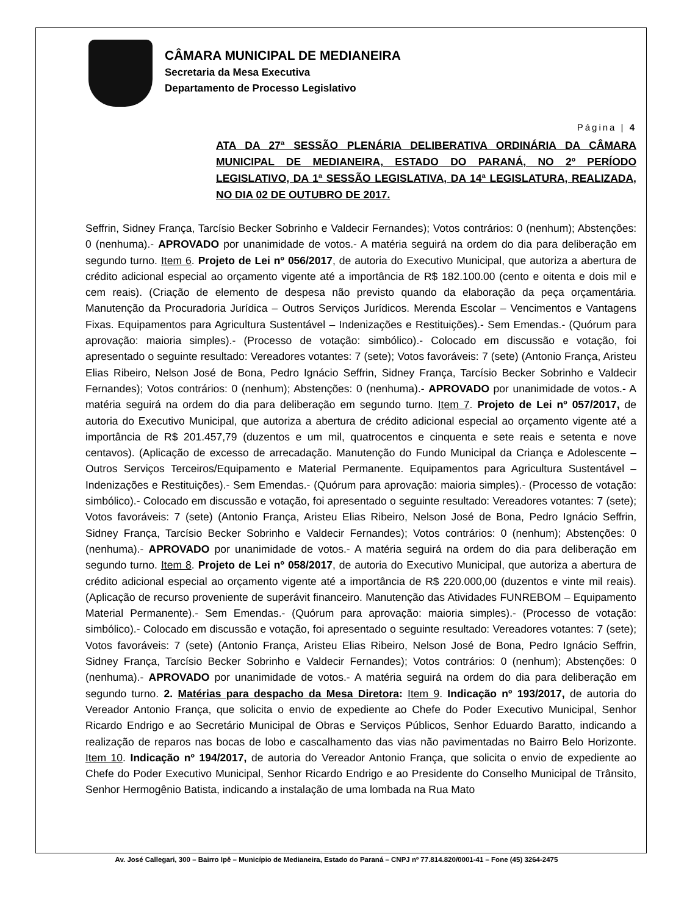CÂMARA MUNICIPAL DE MEDIANEIRA
Secretaria da Mesa Executiva
Departamento de Processo Legislativo
Página | 4
ATA DA 27ª SESSÃO PLENÁRIA DELIBERATIVA ORDINÁRIA DA CÂMARA MUNICIPAL DE MEDIANEIRA, ESTADO DO PARANÁ, NO 2º PERÍODO LEGISLATIVO, DA 1ª SESSÃO LEGISLATIVA, DA 14ª LEGISLATURA, REALIZADA, NO DIA 02 DE OUTUBRO DE 2017.
Seffrin, Sidney França, Tarcísio Becker Sobrinho e Valdecir Fernandes); Votos contrários: 0 (nenhum); Abstenções: 0 (nenhuma).- APROVADO por unanimidade de votos.- A matéria seguirá na ordem do dia para deliberação em segundo turno. Item 6. Projeto de Lei nº 056/2017, de autoria do Executivo Municipal, que autoriza a abertura de crédito adicional especial ao orçamento vigente até a importância de R$ 182.100.00 (cento e oitenta e dois mil e cem reais). (Criação de elemento de despesa não previsto quando da elaboração da peça orçamentária. Manutenção da Procuradoria Jurídica – Outros Serviços Jurídicos. Merenda Escolar – Vencimentos e Vantagens Fixas. Equipamentos para Agricultura Sustentável – Indenizações e Restituições).- Sem Emendas.- (Quórum para aprovação: maioria simples).- (Processo de votação: simbólico).- Colocado em discussão e votação, foi apresentado o seguinte resultado: Vereadores votantes: 7 (sete); Votos favoráveis: 7 (sete) (Antonio França, Aristeu Elias Ribeiro, Nelson José de Bona, Pedro Ignácio Seffrin, Sidney França, Tarcísio Becker Sobrinho e Valdecir Fernandes); Votos contrários: 0 (nenhum); Abstenções: 0 (nenhuma).- APROVADO por unanimidade de votos.- A matéria seguirá na ordem do dia para deliberação em segundo turno. Item 7. Projeto de Lei nº 057/2017, de autoria do Executivo Municipal, que autoriza a abertura de crédito adicional especial ao orçamento vigente até a importância de R$ 201.457,79 (duzentos e um mil, quatrocentos e cinquenta e sete reais e setenta e nove centavos). (Aplicação de excesso de arrecadação. Manutenção do Fundo Municipal da Criança e Adolescente – Outros Serviços Terceiros/Equipamento e Material Permanente. Equipamentos para Agricultura Sustentável – Indenizações e Restituições).- Sem Emendas.- (Quórum para aprovação: maioria simples).- (Processo de votação: simbólico).- Colocado em discussão e votação, foi apresentado o seguinte resultado: Vereadores votantes: 7 (sete); Votos favoráveis: 7 (sete) (Antonio França, Aristeu Elias Ribeiro, Nelson José de Bona, Pedro Ignácio Seffrin, Sidney França, Tarcísio Becker Sobrinho e Valdecir Fernandes); Votos contrários: 0 (nenhum); Abstenções: 0 (nenhuma).- APROVADO por unanimidade de votos.- A matéria seguirá na ordem do dia para deliberação em segundo turno. Item 8. Projeto de Lei nº 058/2017, de autoria do Executivo Municipal, que autoriza a abertura de crédito adicional especial ao orçamento vigente até a importância de R$ 220.000,00 (duzentos e vinte mil reais). (Aplicação de recurso proveniente de superávit financeiro. Manutenção das Atividades FUNREBOM – Equipamento Material Permanente).- Sem Emendas.- (Quórum para aprovação: maioria simples).- (Processo de votação: simbólico).- Colocado em discussão e votação, foi apresentado o seguinte resultado: Vereadores votantes: 7 (sete); Votos favoráveis: 7 (sete) (Antonio França, Aristeu Elias Ribeiro, Nelson José de Bona, Pedro Ignácio Seffrin, Sidney França, Tarcísio Becker Sobrinho e Valdecir Fernandes); Votos contrários: 0 (nenhum); Abstenções: 0 (nenhuma).- APROVADO por unanimidade de votos.- A matéria seguirá na ordem do dia para deliberação em segundo turno. 2. Matérias para despacho da Mesa Diretora: Item 9. Indicação nº 193/2017, de autoria do Vereador Antonio França, que solicita o envio de expediente ao Chefe do Poder Executivo Municipal, Senhor Ricardo Endrigo e ao Secretário Municipal de Obras e Serviços Públicos, Senhor Eduardo Baratto, indicando a realização de reparos nas bocas de lobo e cascalhamento das vias não pavimentadas no Bairro Belo Horizonte. Item 10. Indicação nº 194/2017, de autoria do Vereador Antonio França, que solicita o envio de expediente ao Chefe do Poder Executivo Municipal, Senhor Ricardo Endrigo e ao Presidente do Conselho Municipal de Trânsito, Senhor Hermogênio Batista, indicando a instalação de uma lombada na Rua Mato
Av. José Callegari, 300 – Bairro Ipê – Município de Medianeira, Estado do Paraná – CNPJ nº 77.814.820/0001-41 – Fone (45) 3264-2475